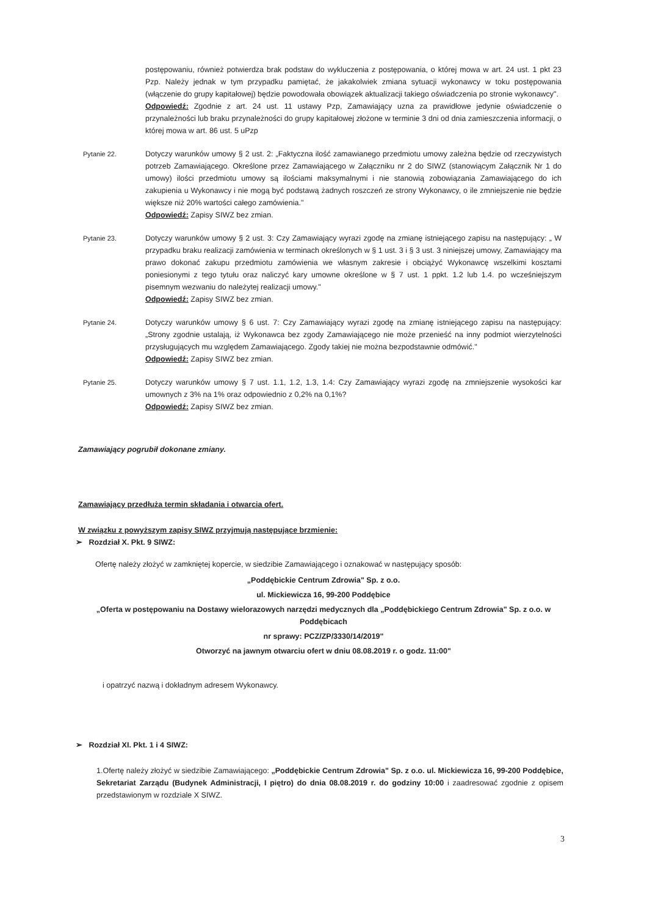postępowaniu, również potwierdza brak podstaw do wykluczenia z postępowania, o której mowa w art. 24 ust. 1 pkt 23 Pzp. Należy jednak w tym przypadku pamiętać, że jakakolwiek zmiana sytuacji wykonawcy w toku postępowania (włączenie do grupy kapitałowej) będzie powodowała obowiązek aktualizacji takiego oświadczenia po stronie wykonawcy".
Odpowiedź: Zgodnie z art. 24 ust. 11 ustawy Pzp, Zamawiający uzna za prawidłowe jedynie oświadczenie o przynależności lub braku przynależności do grupy kapitałowej złożone w terminie 3 dni od dnia zamieszczenia informacji, o której mowa w art. 86 ust. 5 uPzp
Pytanie 22. Dotyczy warunków umowy § 2 ust. 2: „Faktyczna ilość zamawianego przedmiotu umowy zależna będzie od rzeczywistych potrzeb Zamawiającego. Określone przez Zamawiającego w Załączniku nr 2 do SIWZ (stanowiącym Załącznik Nr 1 do umowy) ilości przedmiotu umowy są ilościami maksymalnymi i nie stanowią zobowiązania Zamawiającego do ich zakupienia u Wykonawcy i nie mogą być podstawą żadnych roszczeń ze strony Wykonawcy, o ile zmniejszenie nie będzie większe niż 20% wartości całego zamówienia."
Odpowiedź: Zapisy SIWZ bez zmian.
Pytanie 23. Dotyczy warunków umowy § 2 ust. 3: Czy Zamawiający wyrazi zgodę na zmianę istniejącego zapisu na następujący: „ W przypadku braku realizacji zamówienia w terminach określonych w § 1 ust. 3 i § 3 ust. 3 niniejszej umowy, Zamawiający ma prawo dokonać zakupu przedmiotu zamówienia we własnym zakresie i obciążyć Wykonawcę wszelkimi kosztami poniesionymi z tego tytułu oraz naliczyć kary umowne określone w § 7 ust. 1 ppkt. 1.2 lub 1.4. po wcześniejszym pisemnym wezwaniu do należytej realizacji umowy."
Odpowiedź: Zapisy SIWZ bez zmian.
Pytanie 24. Dotyczy warunków umowy § 6 ust. 7: Czy Zamawiający wyrazi zgodę na zmianę istniejącego zapisu na następujący: „Strony zgodnie ustalają, iż Wykonawca bez zgody Zamawiającego nie może przenieść na inny podmiot wierzytelności przysługujących mu względem Zamawiającego. Zgody takiej nie można bezpodstawnie odmówić."
Odpowiedź: Zapisy SIWZ bez zmian.
Pytanie 25. Dotyczy warunków umowy § 7 ust. 1.1, 1.2, 1.3, 1.4: Czy Zamawiający wyrazi zgodę na zmniejszenie wysokości kar umownych z 3% na 1% oraz odpowiednio z 0,2% na 0,1%?
Odpowiedź: Zapisy SIWZ bez zmian.
Zamawiający pogrubił dokonane zmiany.
Zamawiający przedłuża termin składania i otwarcia ofert.
W związku z powyższym zapisy SIWZ przyjmują następujące brzmienie:
➢ Rozdział X. Pkt. 9 SIWZ:
Ofertę należy złożyć w zamkniętej kopercie, w siedzibie Zamawiającego i oznakować w następujący sposób:
„Poddębickie Centrum Zdrowia" Sp. z o.o.
ul. Mickiewicza 16, 99-200 Poddębice
„Oferta w postępowaniu na Dostawy wielorazowych narzędzi medycznych dla „Poddębickiego Centrum Zdrowia" Sp. z o.o. w Poddębicach
nr sprawy: PCZ/ZP/3330/14/2019"
Otworzyć na jawnym otwarciu ofert w dniu 08.08.2019 r. o godz. 11:00"
i opatrzyć nazwą i dokładnym adresem Wykonawcy.
➢ Rozdział XI. Pkt. 1 i 4 SIWZ:
1.Ofertę należy złożyć w siedzibie Zamawiającego: „Poddębickie Centrum Zdrowia" Sp. z o.o. ul. Mickiewicza 16, 99-200 Poddębice, Sekretariat Zarządu (Budynek Administracji, I piętro) do dnia 08.08.2019 r. do godziny 10:00 i zaadresować zgodnie z opisem przedstawionym w rozdziale X SIWZ.
3